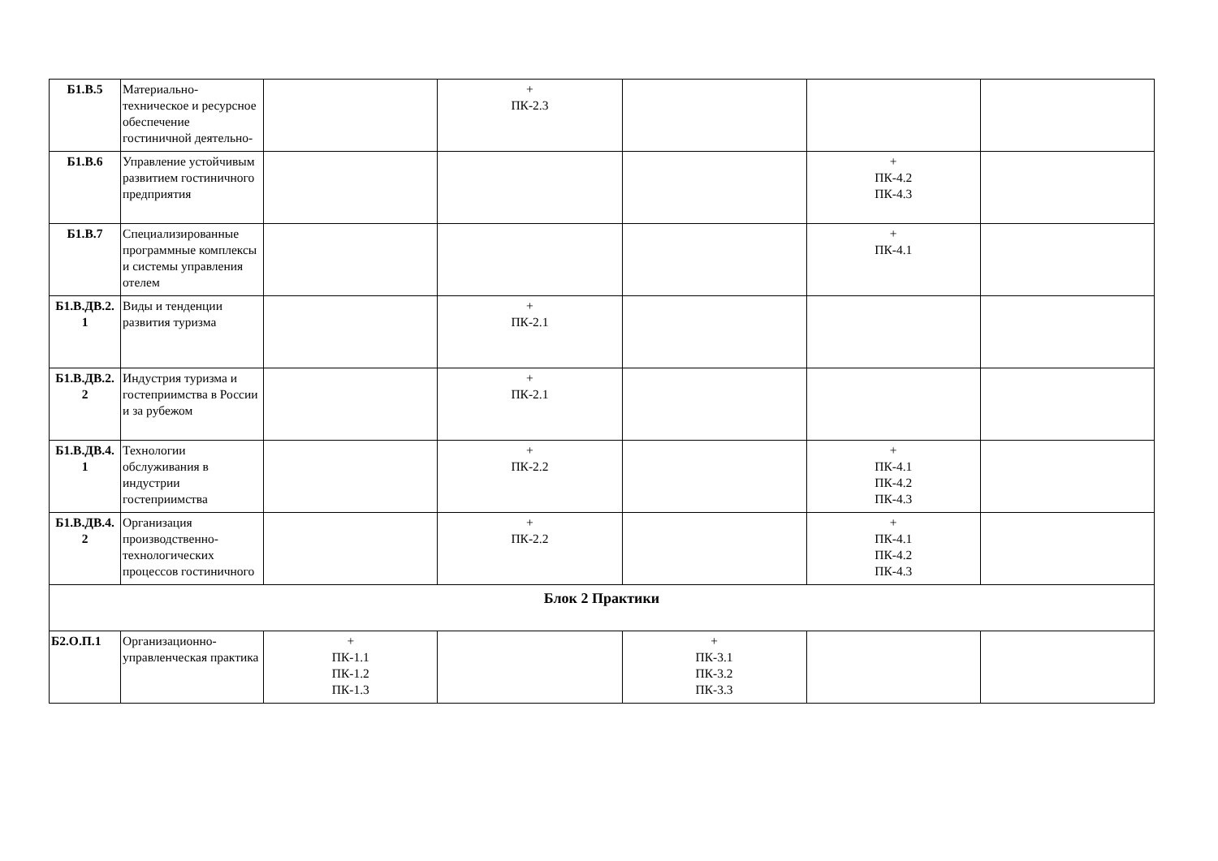| Б1.В.5 | Материально-техническое и ресурсное обеспечение гостиничной деятельно- | | + ПК-2.3 | | | |
| Б1.В.6 | Управление устойчивым развитием гостиничного предприятия | | | | + ПК-4.2 ПК-4.3 | |
| Б1.В.7 | Специализированные программные комплексы и системы управления отелем | | | | + ПК-4.1 | |
| Б1.В.ДВ.2. 1 | Виды и тенденции развития туризма | | + ПК-2.1 | | | |
| Б1.В.ДВ.2. 2 | Индустрия туризма и гостеприимства в России и за рубежом | | + ПК-2.1 | | | |
| Б1.В.ДВ.4. 1 | Технологии обслуживания в индустрии гостеприимства | | + ПК-2.2 | | + ПК-4.1 ПК-4.2 ПК-4.3 | |
| Б1.В.ДВ.4. 2 | Организация производственно-технологических процессов гостиничного | | + ПК-2.2 | | + ПК-4.1 ПК-4.2 ПК-4.3 | |
| Блок 2 Практики | | | | | | |
| Б2.О.П.1 | Организационно-управленческая практика | + ПК-1.1 ПК-1.2 ПК-1.3 | | + ПК-3.1 ПК-3.2 ПК-3.3 | | |